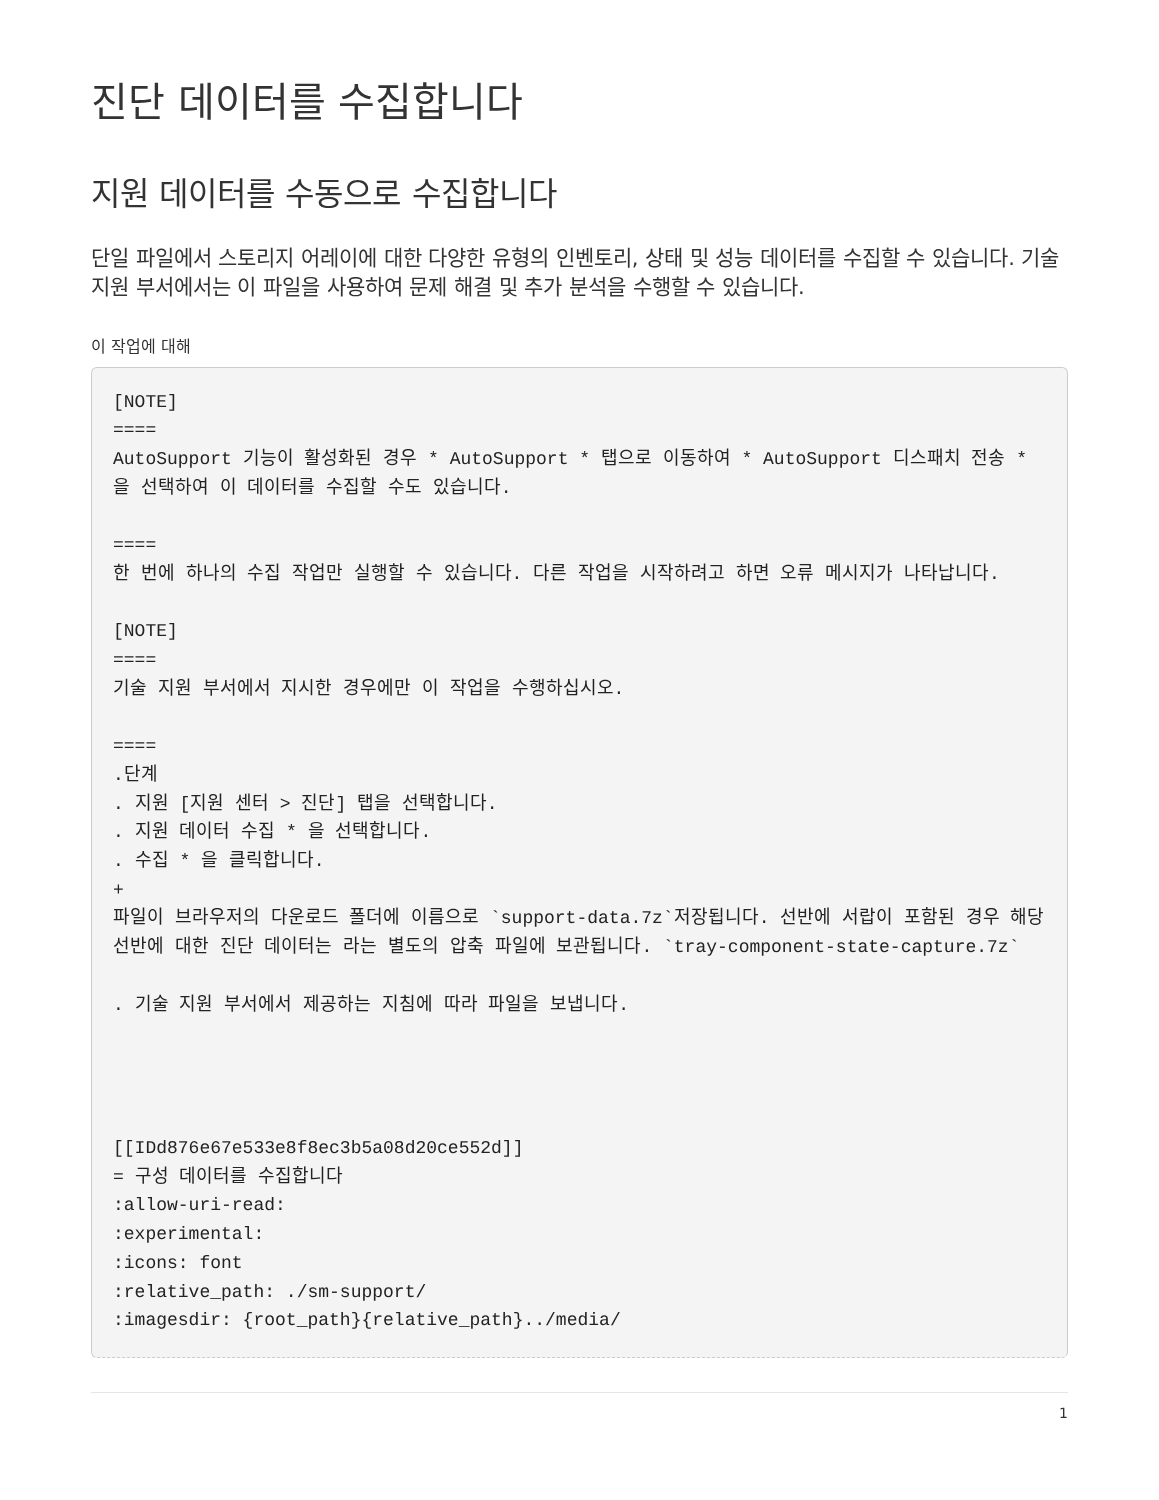진단 데이터를 수집합니다
지원 데이터를 수동으로 수집합니다
단일 파일에서 스토리지 어레이에 대한 다양한 유형의 인벤토리, 상태 및 성능 데이터를 수집할 수 있습니다. 기술 지원 부서에서는 이 파일을 사용하여 문제 해결 및 추가 분석을 수행할 수 있습니다.
이 작업에 대해
[NOTE]
====
AutoSupport 기능이 활성화된 경우 * AutoSupport * 탭으로 이동하여 * AutoSupport 디스패치 전송 * 을 선택하여 이 데이터를 수집할 수도 있습니다.

====
한 번에 하나의 수집 작업만 실행할 수 있습니다. 다른 작업을 시작하려고 하면 오류 메시지가 나타납니다.

[NOTE]
====
기술 지원 부서에서 지시한 경우에만 이 작업을 수행하십시오.

====
.단계
. 지원 [지원 센터 > 진단] 탭을 선택합니다.
. 지원 데이터 수집 * 을 선택합니다.
. 수집 * 을 클릭합니다.
+
파일이 브라우저의 다운로드 폴더에 이름으로 `support-data.7z`저장됩니다. 선반에 서랍이 포함된 경우 해당 선반에 대한 진단 데이터는 라는 별도의 압축 파일에 보관됩니다. `tray-component-state-capture.7z`

. 기술 지원 부서에서 제공하는 지침에 따라 파일을 보냅니다.




[[IDd876e67e533e8f8ec3b5a08d20ce552d]]
= 구성 데이터를 수집합니다
:allow-uri-read:
:experimental:
:icons: font
:relative_path: ./sm-support/
:imagesdir: {root_path}{relative_path}../media/
1